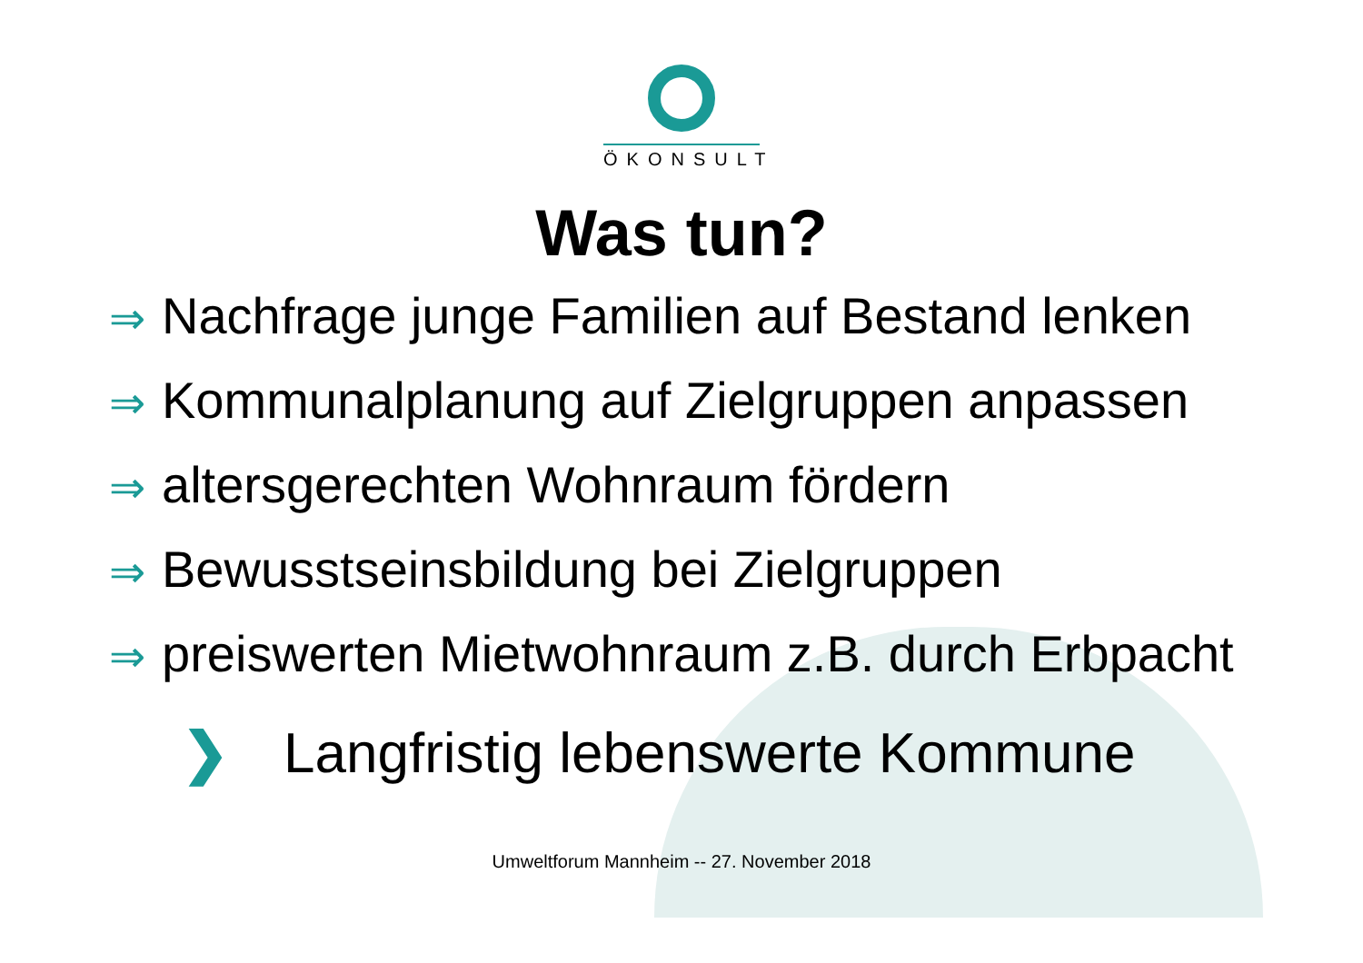ÖKONSULT
Was tun?
⇒ Nachfrage junge Familien auf Bestand lenken
⇒ Kommunalplanung auf Zielgruppen anpassen
⇒ altersgerechten Wohnraum fördern
⇒ Bewusstseinsbildung bei Zielgruppen
⇒ preiswerten Mietwohnraum z.B. durch Erbpacht
❯ Langfristig lebenswerte Kommune
Umweltforum Mannheim -- 27. November 2018